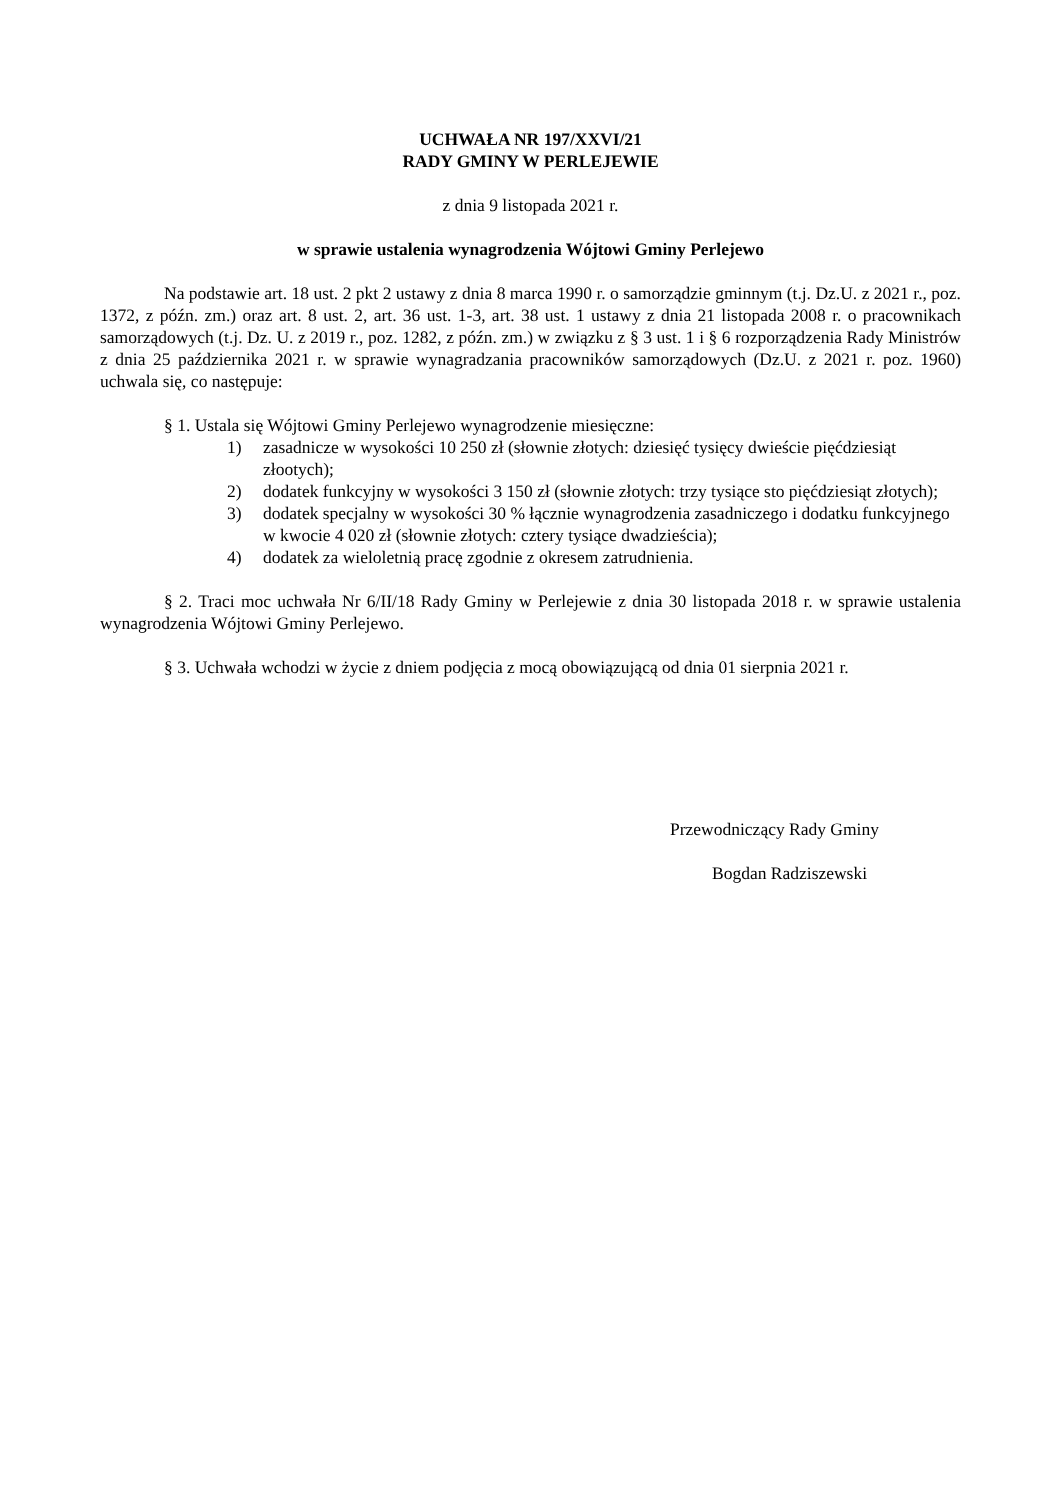UCHWAŁA NR 197/XXVI/21
RADY GMINY W PERLEJEWIE
z dnia 9 listopada 2021 r.
w sprawie ustalenia wynagrodzenia Wójtowi Gminy Perlejewo
Na podstawie art. 18 ust. 2 pkt 2 ustawy z dnia 8 marca 1990 r. o samorządzie gminnym (t.j. Dz.U. z 2021 r., poz. 1372, z późn. zm.) oraz art. 8 ust. 2, art. 36 ust. 1-3, art. 38 ust. 1 ustawy z dnia 21 listopada 2008 r. o pracownikach samorządowych (t.j. Dz. U. z 2019 r., poz. 1282, z późn. zm.) w związku z § 3 ust. 1 i § 6 rozporządzenia Rady Ministrów z dnia 25 października 2021 r. w sprawie wynagradzania pracowników samorządowych (Dz.U. z 2021 r. poz. 1960) uchwala się, co następuje:
§ 1. Ustala się Wójtowi Gminy Perlejewo wynagrodzenie miesięczne:
1) zasadnicze w wysokości 10 250 zł (słownie złotych: dziesięć tysięcy dwieście pięćdziesiąt złootych);
2) dodatek funkcyjny w wysokości 3 150 zł (słownie złotych: trzy tysiące sto pięćdziesiąt złotych);
3) dodatek specjalny w wysokości 30 % łącznie wynagrodzenia zasadniczego i dodatku funkcyjnego w kwocie 4 020 zł (słownie złotych: cztery tysiące dwadzieścia);
4) dodatek za wieloletnią pracę zgodnie z okresem zatrudnienia.
§ 2. Traci moc uchwała Nr 6/II/18 Rady Gminy w Perlejewie z dnia 30 listopada 2018 r. w sprawie ustalenia wynagrodzenia Wójtowi Gminy Perlejewo.
§ 3. Uchwała wchodzi w życie z dniem podjęcia z mocą obowiązującą od dnia 01 sierpnia 2021 r.
Przewodniczący Rady Gminy
Bogdan Radziszewski